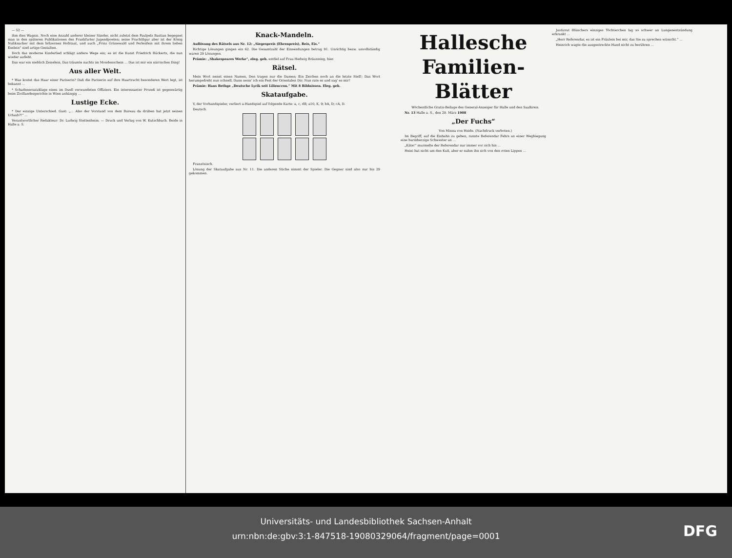— 52 —
ihm dies Wagnis. Noch eine Anzahl anderer kleiner Sünder, nicht zuletzt dem Faulpelz Bastian begegnet man in den späteren Publikationen des Frankfurter Jugendpoeten; seine Prachtfigur aber ist der König Nußknacker mit dem hölzernen Hofstaat, und auch „Prinz Grünewald und Perlenfein mit ihrem lieben Eselein“ sind artige Gestalten.
Doch das moderne Kinderlied schlägt andere Wege ein; es ist die Kunst Friedrich Rückerts, die nun wieder auflebt.
Das war ein nieblich Zeiselein, Das träumte nachts im Mondenschein ... Das ist mir ein närrisches Ding!
Aus aller Welt.
* Was kostet das Haar einer Pariserin? Daß die Pariserin auf ihre Haartracht besonderen Wert legt, ist bekannt ...
* Schadenersatzklage eines im Duell verwundeten Offiziers. Ein interessanter Prozeß ist gegenwärtig beim Zivillandesgerichte in Wien anhängig ...
Lustige Ecke.
* Der einzige Unterschied. Gast: „... Also der Vorstand von dem Bureau da drüben hat jetzt seinen Urlaub?!“ ...
Verantwortlicher Redakteur: Dr. Ludwig Stettenheim. — Druck und Verlag von W. Kutschbach. Beide in Halle a. S.
Knack-Mandeln.
Auflösung des Rätsels aus Nr. 12: „Siegespreis (Ehrenpreis), Reis, Eis.“
Richtige Lösungen gingen ein 62. Die Gesamtzahl der Einsendungen betrug 91. Unrichtig bezw. unvollständig waren 29 Lösungen.
Prämie: „Shakespeares Werke“, eleg. geb. entfiel auf Frau Hedwig Bräunning, hier.
Rätsel.
Mein Wort nennt einen Namen, Den tragen nur die Damen; Ein Zeichen noch an die letzte Stell'; Das Wort herumgedreht nun schnell, Dann nenn' ich ein Fest der Orientalen Dir; Nun rate es und sag' es mir!
Prämie: Hans Bethge „Deutsche Lyrik seit Liliencron.“ Mit 8 Bildnissen. Eleg. geb.
Skataufgabe.
V, der Vorhandspieler, verliert a-Handspiel auf folgende Karte: a, c, dB; a10, K, 9; bA, D; cA, D.
Deutsch.
Französisch.
Lösung der Skataufgabe aus Nr. 11. Die anderen Stiche nimmt der Spieler. Die Gegner sind also nur bis 29 gekommen.
Hallesche Familien-Blätter
Wöchentliche Gratis-Beilage des General-Anzeiger für Halle und den Saalkreis.
Nr. 13 Halle a. S., den 29. März 1908
„Der Fuchs“
Von Minna von Heide. (Nachdruck verboten.)
Im Begriff, auf die Eisbahn zu gehen, rannte Referendar Fehrs an einer Wegbiegung eine barmherzige Schwester an ...
„Käte!“ murmelte der Referendar nur immer vor sich hin ...
Heini bat nicht um den Kuß, aber er nahm ihn sich von den roten Lippen ...
Justizrat Blünchers einziges Töchterchen lag so schwer an Lungenentzündung erkrankt ...
„Herr Referendar, es ist ein Fräulein bei mir, das Sie zu sprechen wünscht.“ ...
Heinrich wagte die ausgestreckte Hand nicht zu berühren ...
Universitäts- und Landesbibliothek Sachsen-Anhalt
urn:nbn:de:gbv:3:1-847518-19080329064/fragment/page=0001
DFG